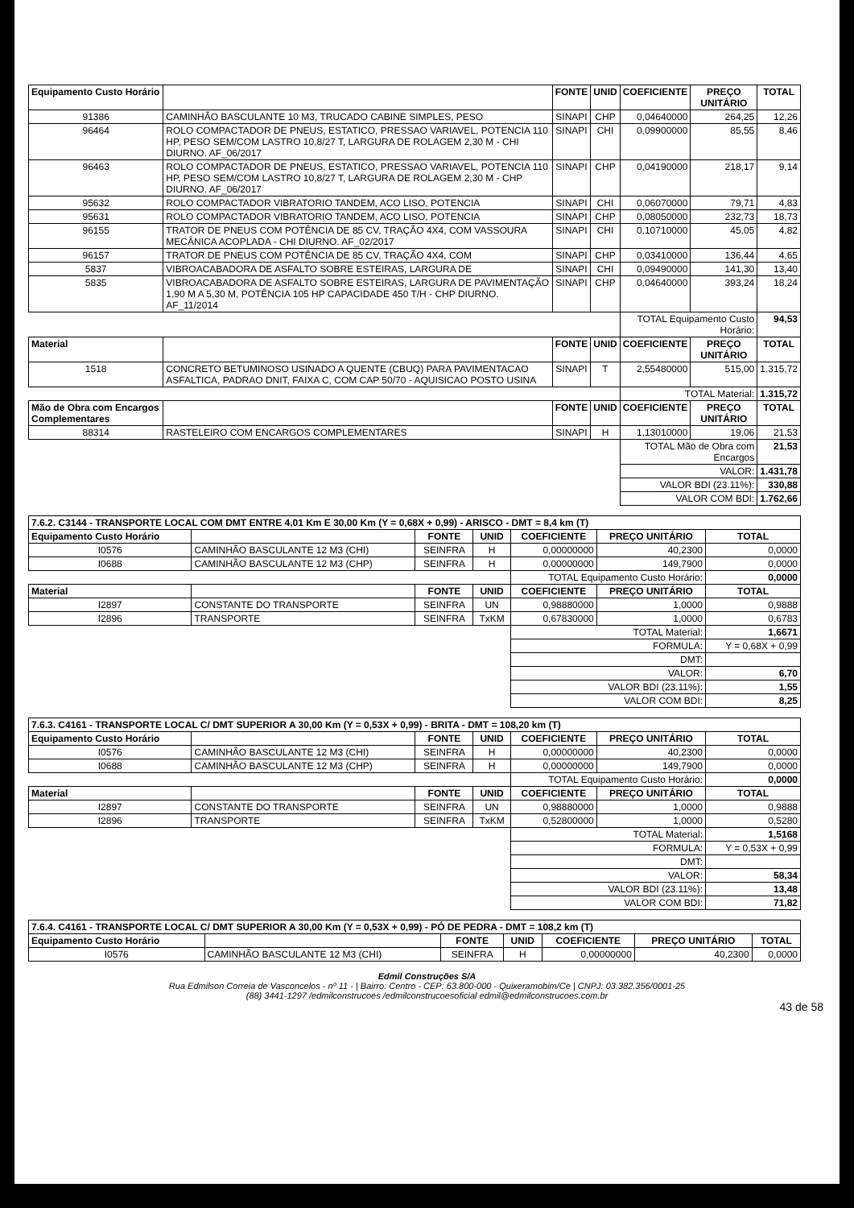| Equipamento Custo Horário | | FONTE | UNID | COEFICIENTE | PREÇO UNITÁRIO | TOTAL |
| --- | --- | --- | --- | --- | --- | --- |
| 91386 | CAMINHÃO BASCULANTE 10 M3, TRUCADO CABINE SIMPLES, PESO | SINAPI | CHP | 0,04640000 | 264,25 | 12,26 |
| 96464 | ROLO COMPACTADOR DE PNEUS, ESTATICO, PRESSAO VARIAVEL, POTENCIA 110 HP, PESO SEM/COM LASTRO 10,8/27 T, LARGURA DE ROLAGEM 2,30 M - CHI DIURNO. AF_06/2017 | SINAPI | CHI | 0,09900000 | 85,55 | 8,46 |
| 96463 | ROLO COMPACTADOR DE PNEUS, ESTATICO, PRESSAO VARIAVEL, POTENCIA 110 HP, PESO SEM/COM LASTRO 10,8/27 T, LARGURA DE ROLAGEM 2,30 M - CHP DIURNO. AF_06/2017 | SINAPI | CHP | 0,04190000 | 218,17 | 9,14 |
| 95632 | ROLO COMPACTADOR VIBRATORIO TANDEM, ACO LISO, POTENCIA | SINAPI | CHI | 0,06070000 | 79,71 | 4,83 |
| 95631 | ROLO COMPACTADOR VIBRATORIO TANDEM, ACO LISO, POTENCIA | SINAPI | CHP | 0,08050000 | 232,73 | 18,73 |
| 96155 | TRATOR DE PNEUS COM POTÊNCIA DE 85 CV, TRAÇÃO 4X4, COM VASSOURA MECÂNICA ACOPLADA - CHI DIURNO. AF_02/2017 | SINAPI | CHI | 0,10710000 | 45,05 | 4,82 |
| 96157 | TRATOR DE PNEUS COM POTÊNCIA DE 85 CV, TRAÇÃO 4X4, COM | SINAPI | CHP | 0,03410000 | 136,44 | 4,65 |
| 5837 | VIBROACABADORA DE ASFALTO SOBRE ESTEIRAS, LARGURA DE | SINAPI | CHI | 0,09490000 | 141,30 | 13,40 |
| 5835 | VIBROACABADORA DE ASFALTO SOBRE ESTEIRAS, LARGURA DE PAVIMENTAÇÃO 1,90 M A 5,30 M, POTÊNCIA 105 HP CAPACIDADE 450 T/H - CHP DIURNO. AF_11/2014 | SINAPI | CHP | 0,04640000 | 393,24 | 18,24 |
| | | | | TOTAL Equipamento Custo Horário: | | 94,53 |
| Material | | FONTE | UNID | COEFICIENTE | PREÇO UNITÁRIO | TOTAL |
| 1518 | CONCRETO BETUMINOSO USINADO A QUENTE (CBUQ) PARA PAVIMENTACAO ASFALTICA, PADRAO DNIT, FAIXA C, COM CAP 50/70 - AQUISICAO POSTO USINA | SINAPI | T | 2,55480000 | 515,00 | 1.315,72 |
| | | | | TOTAL Material: | | 1.315,72 |
| Mão de Obra com Encargos Complementares | | FONTE | UNID | COEFICIENTE | PREÇO UNITÁRIO | TOTAL |
| 88314 | RASTELEIRO COM ENCARGOS COMPLEMENTARES | SINAPI | H | 1,13010000 | 19,06 | 21,53 |
| | | | | TOTAL Mão de Obra com Encargos | | 21,53 |
| | | | | VALOR: | | 1.431,78 |
| | | | | VALOR BDI (23.11%): | | 330,88 |
| | | | | VALOR COM BDI: | | 1.762,66 |
| 7.6.2. C3144 - TRANSPORTE LOCAL COM DMT ENTRE 4,01 Km E 30,00 Km (Y = 0,68X + 0,99) - ARISCO - DMT = 8,4 km (T) | | | | | | |
| Equipamento Custo Horário | | FONTE | UNID | COEFICIENTE | PREÇO UNITÁRIO | TOTAL |
| I0576 | CAMINHÃO BASCULANTE 12 M3 (CHI) | SEINFRA | H | 0,00000000 | 40,2300 | 0,0000 |
| I0688 | CAMINHÃO BASCULANTE 12 M3 (CHP) | SEINFRA | H | 0,00000000 | 149,7900 | 0,0000 |
| | | | | TOTAL Equipamento Custo Horário: | | 0,0000 |
| Material | | FONTE | UNID | COEFICIENTE | PREÇO UNITÁRIO | TOTAL |
| I2897 | CONSTANTE DO TRANSPORTE | SEINFRA | UN | 0,98880000 | 1,0000 | 0,9888 |
| I2896 | TRANSPORTE | SEINFRA | TxKM | 0,67830000 | 1,0000 | 0,6783 |
| | | | | TOTAL Material: | | 1,6671 |
| | | | | FORMULA: | | Y = 0,68X + 0,99 |
| | | | | DMT: | | |
| | | | | VALOR: | | 6,70 |
| | | | | VALOR BDI (23.11%): | | 1,55 |
| | | | | VALOR COM BDI: | | 8,25 |
| 7.6.3. C4161 - TRANSPORTE LOCAL C/ DMT SUPERIOR A 30,00 Km (Y = 0,53X + 0,99) - BRITA - DMT = 108,20 km (T) | | | | | | |
| Equipamento Custo Horário | | FONTE | UNID | COEFICIENTE | PREÇO UNITÁRIO | TOTAL |
| I0576 | CAMINHÃO BASCULANTE 12 M3 (CHI) | SEINFRA | H | 0,00000000 | 40,2300 | 0,0000 |
| I0688 | CAMINHÃO BASCULANTE 12 M3 (CHP) | SEINFRA | H | 0,00000000 | 149,7900 | 0,0000 |
| | | | | TOTAL Equipamento Custo Horário: | | 0,0000 |
| Material | | FONTE | UNID | COEFICIENTE | PREÇO UNITÁRIO | TOTAL |
| I2897 | CONSTANTE DO TRANSPORTE | SEINFRA | UN | 0,98880000 | 1,0000 | 0,9888 |
| I2896 | TRANSPORTE | SEINFRA | TxKM | 0,52800000 | 1,0000 | 0,5280 |
| | | | | TOTAL Material: | | 1,5168 |
| | | | | FORMULA: | | Y = 0,53X + 0,99 |
| | | | | DMT: | | |
| | | | | VALOR: | | 58,34 |
| | | | | VALOR BDI (23.11%): | | 13,48 |
| | | | | VALOR COM BDI: | | 71,82 |
| 7.6.4. C4161 - TRANSPORTE LOCAL C/ DMT SUPERIOR A 30,00 Km (Y = 0,53X + 0,99) - PÓ DE PEDRA - DMT = 108,2 km (T) | | | | | | |
| Equipamento Custo Horário | | FONTE | UNID | COEFICIENTE | PREÇO UNITÁRIO | TOTAL |
| I0576 | CAMINHÃO BASCULANTE 12 M3 (CHI) | SEINFRA | H | 0,00000000 | 40,2300 | 0,0000 |
Edmil Construções S/A
Rua Edmilson Correia de Vasconcelos - nº 11 - | Bairro: Centro - CEP: 63.800-000 - Quixeramobim/Ce | CNPJ: 03.382.356/0001-25
(88) 3441-1297 /edmilconstrucoes /edmilconstrucoesoficial edmil@edmilconstrucoes.com.br
43 de 58